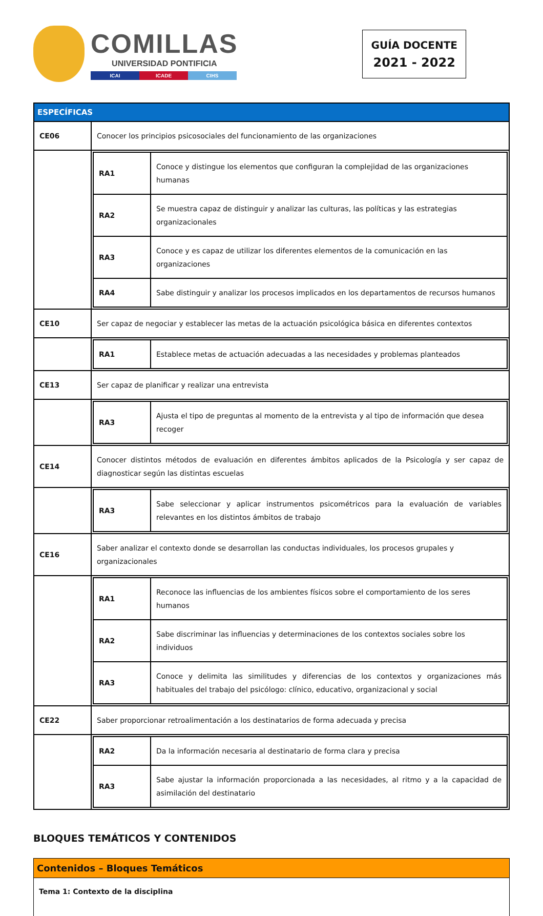COMILLAS
UNIVERSIDAD PONTIFICIA
ICAI ICADE CIHS
GUÍA DOCENTE
2021 - 2022
| ESPECÍFICAS | |
| CE06 | Conocer los principios psicosociales del funcionamiento de las organizaciones |
| | / RA1 / Conoce y distingue los elementos que configuran la complejidad de las organizaciones humanas / / RA2 / Se muestra capaz de distinguir y analizar las culturas, las políticas y las estrategias organizacionales / / RA3 / Conoce y es capaz de utilizar los diferentes elementos de la comunicación en las organizaciones / / RA4 / Sabe distinguir y analizar los procesos implicados en los departamentos de recursos humanos / |
| CE10 | Ser capaz de negociar y establecer las metas de la actuación psicológica básica en diferentes contextos |
| | / RA1 / Establece metas de actuación adecuadas a las necesidades y problemas planteados / |
| CE13 | Ser capaz de planificar y realizar una entrevista |
| | / RA3 / Ajusta el tipo de preguntas al momento de la entrevista y al tipo de información que desea recoger / |
| CE14 | Conocer distintos métodos de evaluación en diferentes ámbitos aplicados de la Psicología y ser capaz de diagnosticar según las distintas escuelas |
| | / RA3 / Sabe seleccionar y aplicar instrumentos psicométricos para la evaluación de variables relevantes en los distintos ámbitos de trabajo / |
| CE16 | Saber analizar el contexto donde se desarrollan las conductas individuales, los procesos grupales y organizacionales |
| | / RA1 / Reconoce las influencias de los ambientes físicos sobre el comportamiento de los seres humanos / / RA2 / Sabe discriminar las influencias y determinaciones de los contextos sociales sobre los individuos / / RA3 / Conoce y delimita las similitudes y diferencias de los contextos y organizaciones más habituales del trabajo del psicólogo: clínico, educativo, organizacional y social / |
| CE22 | Saber proporcionar retroalimentación a los destinatarios de forma adecuada y precisa |
| | / RA2 / Da la información necesaria al destinatario de forma clara y precisa / / RA3 / Sabe ajustar la información proporcionada a las necesidades, al ritmo y a la capacidad de asimilación del destinatario / |
BLOQUES TEMÁTICOS Y CONTENIDOS
Contenidos – Bloques Temáticos
Tema 1: Contexto de la disciplina